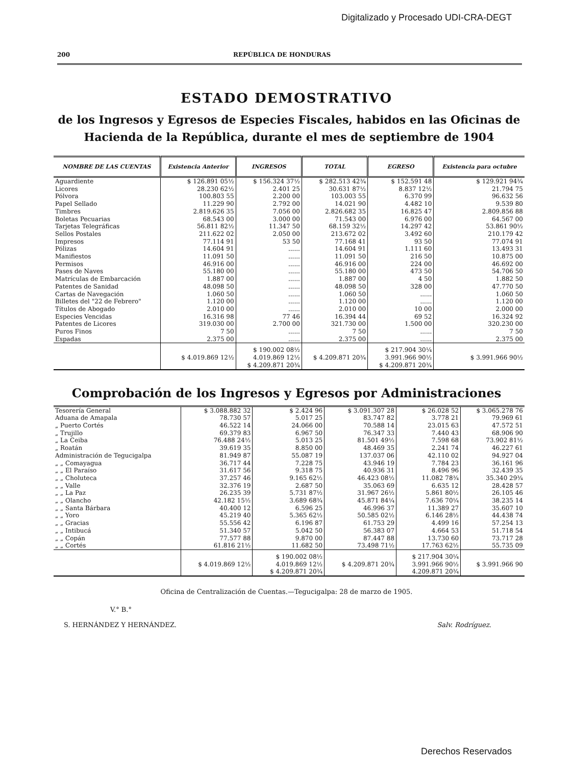Digitalizado y Procesado UDI-CRA-DEGT
200 REPÚBLICA DE HONDURAS
ESTADO DEMOSTRATIVO
de los Ingresos y Egresos de Especies Fiscales, habidos en las Oficinas de Hacienda de la República, durante el mes de septiembre de 1904
| NOMBRE DE LAS CUENTAS | Existencia Anterior | INGRESOS | TOTAL | EGRESO | Existencia para octubre |
| --- | --- | --- | --- | --- | --- |
| Aguardiente | $ 126.891 05½ | $ 156.324 37½ | $ 282.513 42¾ | $ 152.591 48 | $ 129.921 94¾ |
| Licores | 28.230 62½ | 2.401 25 | 30.631 87½ | 8.837 12½ | 21.794 75 |
| Pólvora | 100.803 55 | 2.200 00 | 103.003 55 | 6.370 99 | 96.632 56 |
| Papel Sellado | 11.229 90 | 2.792 00 | 14.021 90 | 4.482 10 | 9.539 80 |
| Timbres | 2.819.626 35 | 7.056 00 | 2.826.682 35 | 16.825 47 | 2.809.856 88 |
| Boletas Pecuarias | 68.543 00 | 3.000 00 | 71.543 00 | 6.976 00 | 64.567 00 |
| Tarjetas Telegráficas | 56.811 82½ | 11.347 50 | 68.159 32½ | 14.297 42 | 53.861 90½ |
| Sellos Postales | 211.622 02 | 2.050 00 | 213.672 02 | 3.492 60 | 210.179 42 |
| Impresos | 77.114 91 | 53 50 | 77.168 41 | 93 50 | 77.074 91 |
| Pólizas | 14.604 91 | ...... | 14.604 91 | 1.111 60 | 13.493 31 |
| Manifiestos | 11.091 50 | ...... | 11.091 50 | 216 50 | 10.875 00 |
| Permisos | 46.916 00 | ...... | 46.916 00 | 224 00 | 46.692 00 |
| Pases de Naves | 55.180 00 | ...... | 55.180 00 | 473 50 | 54.706 50 |
| Matrículas de Embarcación | 1.887 00 | ...... | 1.887 00 | 4 50 | 1.882 50 |
| Patentes de Sanidad | 48.098 50 | ...... | 48.098 50 | 328 00 | 47.770 50 |
| Cartas de Navegación | 1.060 50 | ...... | 1.060 50 | ...... | 1.060 50 |
| Billetes del "22 de Febrero" | 1.120 00 | ...... | 1.120 00 | ...... | 1.120 00 |
| Títulos de Abogado | 2.010 00 | ...... | 2.010 00 | 10 00 | 2.000 00 |
| Especies Vencidas | 16.316 98 | 77 46 | 16.394 44 | 69 52 | 16.324 92 |
| Patentes de Licores | 319.030 00 | 2.700 00 | 321.730 00 | 1.500 00 | 320.230 00 |
| Puros Finos | 7 50 | ...... | 7 50 | ...... | 7 50 |
| Espadas | 2.375 00 | ...... | 2.375 00 | ...... | 2.375 00 |
| | $ 4.019.869 12½ | $ 190.002 08½ 4.019.869 12½ $ 4.209.871 20¾ | $ 4.209.871 20¾ | $ 217.904 30¼ 3.991.966 90½ $ 4.209.871 20¾ | $ 3.991.966 90½ |
Comprobación de los Ingresos y Egresos por Administraciones
| Tesorería General | $ 3.088.882 32 | $ 2.424 96 | $ 3.091.307 28 | $ 26.028 52 | $ 3.065.278 76 |
| Aduana de Amapala | 78.730 57 | 5.017 25 | 83.747 82 | 3.778 21 | 79.969 61 |
| „ Puerto Cortés | 46.522 14 | 24.066 00 | 70.588 14 | 23.015 63 | 47.572 51 |
| „ Trujillo | 69.379 83 | 6.967 50 | 76.347 33 | 7.440 43 | 68.906 90 |
| „ La Ceiba | 76.488 24½ | 5.013 25 | 81.501 49½ | 7.598 68 | 73.902 81½ |
| „ Roatán | 39.619 35 | 8.850 00 | 48.469 35 | 2.241 74 | 46.227 61 |
| Administración de Tegucigalpa | 81.949 87 | 55.087 19 | 137.037 06 | 42.110 02 | 94.927 04 |
| „ „ Comayagua | 36.717 44 | 7.228 75 | 43.946 19 | 7.784 23 | 36.161 96 |
| „ „ El Paraíso | 31.617 56 | 9.318 75 | 40.936 31 | 8.496 96 | 32.439 35 |
| „ „ Choluteca | 37.257 46 | 9.165 62½ | 46.423 08½ | 11.082 78¾ | 35.340 29¾ |
| „ „ Valle | 32.376 19 | 2.687 50 | 35.063 69 | 6.635 12 | 28.428 57 |
| „ „ La Paz | 26.235 39 | 5.731 87½ | 31.967 26½ | 5.861 80½ | 26.105 46 |
| „ „ Olancho | 42.182 15½ | 3.689 68¾ | 45.871 84¼ | 7.636 70¼ | 38.235 14 |
| „ „ Santa Bárbara | 40.400 12 | 6.596 25 | 46.996 37 | 11.389 27 | 35.607 10 |
| „ „ Yoro | 45.219 40 | 5.365 62½ | 50.585 02½ | 6.146 28½ | 44.438 74 |
| „ „ Gracias | 55.556 42 | 6.196 87 | 61.753 29 | 4.499 16 | 57.254 13 |
| „ „ Intibucá | 51.340 57 | 5.042 50 | 56.383 07 | 4.664 53 | 51.718 54 |
| „ „ Copán | 77.577 88 | 9.870 00 | 87.447 88 | 13.730 60 | 73.717 28 |
| „ „ Cortés | 61.816 21½ | 11.682 50 | 73.498 71½ | 17.763 62½ | 55.735 09 |
| | $ 4.019.869 12½ | $ 190.002 08½ 4.019.869 12½ $ 4.209.871 20¾ | $ 4.209.871 20¾ | $ 217.904 30¼ 3.991.966 90½ 4.209.871 20¾ | $ 3.991.966 90 |
Oficina de Centralización de Cuentas.—Tegucigalpa: 28 de marzo de 1905.
V.° B.°
S. HERNÁNDEZ Y HERNÁNDEZ.
Salv. Rodríguez.
Derechos Reservados